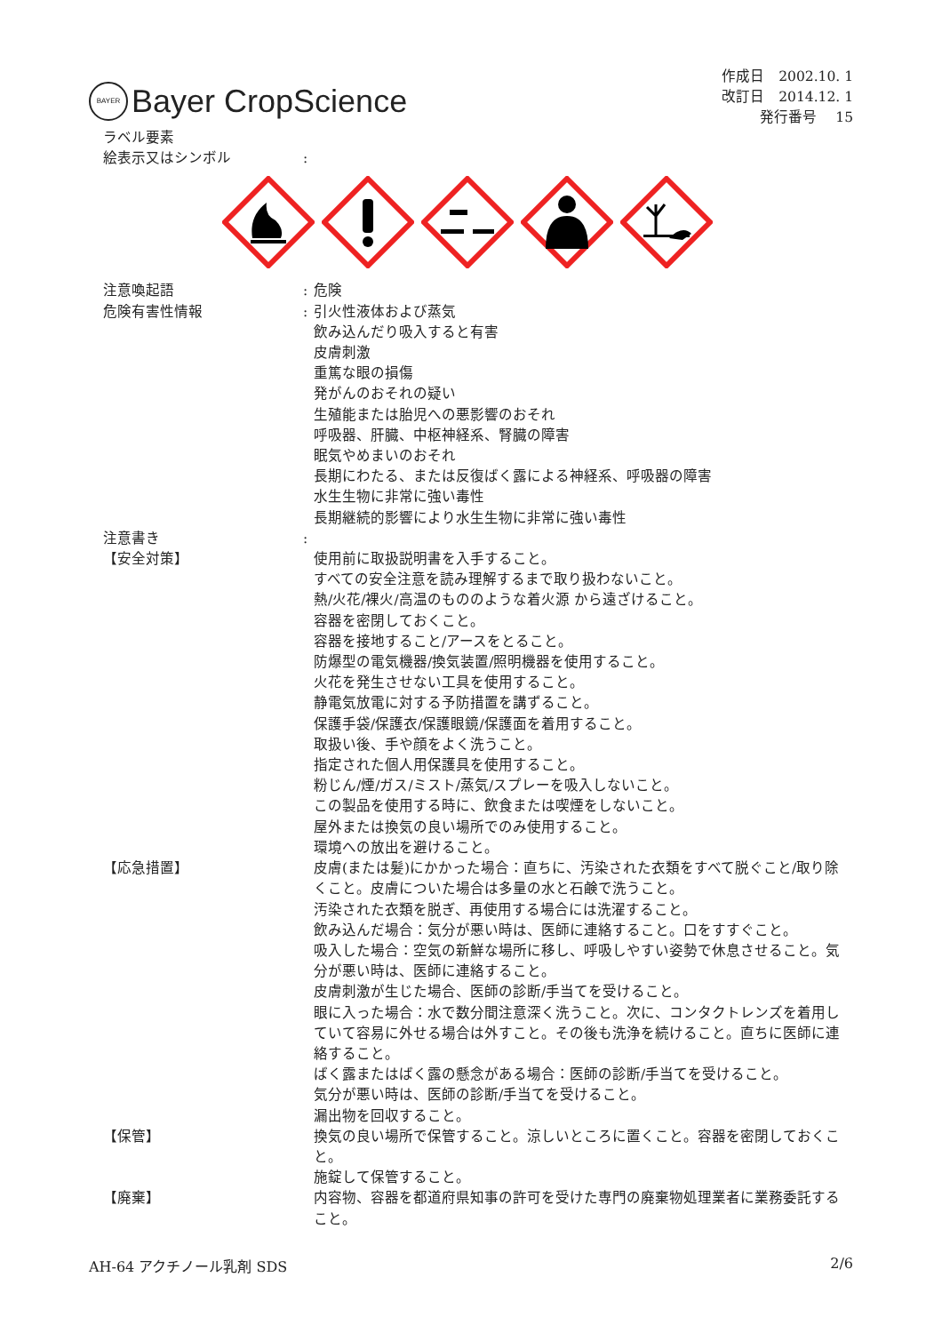BAYER Bayer CropScience
作成日　2002.10. 1
改訂日　2014.12. 1
発行番号　 15
ラベル要素
絵表示又はシンボル :
注意喚起語 : 危険
危険有害性情報 : 引火性液体および蒸気
飲み込んだり吸入すると有害
皮膚刺激
重篤な眼の損傷
発がんのおそれの疑い
生殖能または胎児への悪影響のおそれ
呼吸器、肝臓、中枢神経系、腎臓の障害
眠気やめまいのおそれ
長期にわたる、または反復ばく露による神経系、呼吸器の障害
水生生物に非常に強い毒性
長期継続的影響により水生生物に非常に強い毒性
注意書き :
【安全対策】 使用前に取扱説明書を入手すること。
すべての安全注意を読み理解するまで取り扱わないこと。
熱/火花/裸火/高温のもののような着火源 から遠ざけること。
容器を密閉しておくこと。
容器を接地すること/アースをとること。
防爆型の電気機器/換気装置/照明機器を使用すること。
火花を発生させない工具を使用すること。
静電気放電に対する予防措置を講ずること。
保護手袋/保護衣/保護眼鏡/保護面を着用すること。
取扱い後、手や顔をよく洗うこと。
指定された個人用保護具を使用すること。
粉じん/煙/ガス/ミスト/蒸気/スプレーを吸入しないこと。
この製品を使用する時に、飲食または喫煙をしないこと。
屋外または換気の良い場所でのみ使用すること。
環境への放出を避けること。
【応急措置】 皮膚(または髪)にかかった場合：直ちに、汚染された衣類をすべて脱ぐこと/取り除くこと。皮膚についた場合は多量の水と石鹸で洗うこと。
汚染された衣類を脱ぎ、再使用する場合には洗濯すること。
飲み込んだ場合：気分が悪い時は、医師に連絡すること。口をすすぐこと。
吸入した場合：空気の新鮮な場所に移し、呼吸しやすい姿勢で休息させること。気分が悪い時は、医師に連絡すること。
皮膚刺激が生じた場合、医師の診断/手当てを受けること。
眼に入った場合：水で数分間注意深く洗うこと。次に、コンタクトレンズを着用していて容易に外せる場合は外すこと。その後も洗浄を続けること。直ちに医師に連絡すること。
ばく露またはばく露の懸念がある場合：医師の診断/手当てを受けること。
気分が悪い時は、医師の診断/手当てを受けること。
漏出物を回収すること。
【保管】 換気の良い場所で保管すること。涼しいところに置くこと。容器を密閉しておくこと。
施錠して保管すること。
【廃棄】 内容物、容器を都道府県知事の許可を受けた専門の廃棄物処理業者に業務委託すること。
AH-64 アクチノール乳剤 SDS 2/6